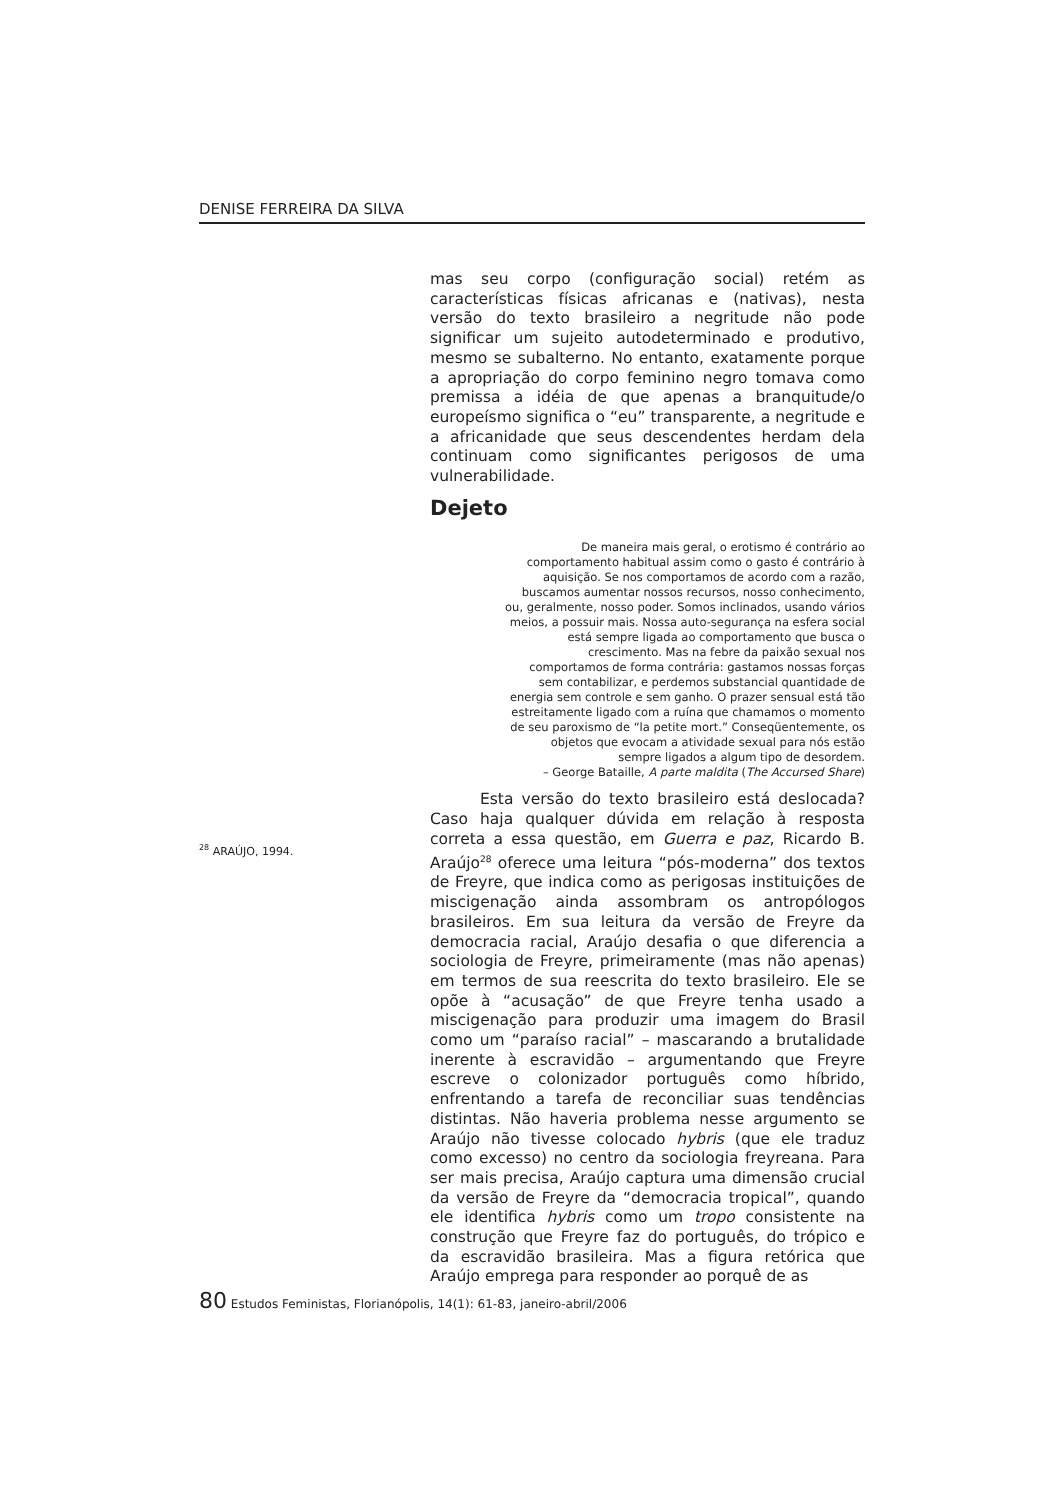DENISE FERREIRA DA SILVA
mas seu corpo (configuração social) retém as características físicas africanas e (nativas), nesta versão do texto brasileiro a negritude não pode significar um sujeito autodeterminado e produtivo, mesmo se subalterno. No entanto, exatamente porque a apropriação do corpo feminino negro tomava como premissa a idéia de que apenas a branquitude/o europeísmo significa o “eu” transparente, a negritude e a africanidade que seus descendentes herdam dela continuam como significantes perigosos de uma vulnerabilidade.
Dejeto
De maneira mais geral, o erotismo é contrário ao
comportamento habitual assim como o gasto é contrário à
aquisição. Se nos comportamos de acordo com a razão,
buscamos aumentar nossos recursos, nosso conhecimento,
ou, geralmente, nosso poder. Somos inclinados, usando vários
meios, a possuir mais. Nossa auto-segurança na esfera social
está sempre ligada ao comportamento que busca o
crescimento. Mas na febre da paixão sexual nos
comportamos de forma contrária: gastamos nossas forças
sem contabilizar, e perdemos substancial quantidade de
energia sem controle e sem ganho. O prazer sensual está tão
estreitamente ligado com a ruína que chamamos o momento
de seu paroxismo de “la petite mort.” Conseqüentemente, os
objetos que evocam a atividade sexual para nós estão
sempre ligados a algum tipo de desordem.
– George Bataille, A parte maldita (The Accursed Share)
Esta versão do texto brasileiro está deslocada? Caso haja qualquer dúvida em relação à resposta correta a essa questão, em Guerra e paz, Ricardo B. Araújo<sup>28</sup> oferece uma leitura “pós-moderna” dos textos de Freyre, que indica como as perigosas instituições de miscigenação ainda assombram os antropólogos brasileiros. Em sua leitura da versão de Freyre da democracia racial, Araújo desafia o que diferencia a sociologia de Freyre, primeiramente (mas não apenas) em termos de sua reescrita do texto brasileiro. Ele se opõe à “acusação” de que Freyre tenha usado a miscigenação para produzir uma imagem do Brasil como um “paraíso racial” – mascarando a brutalidade inerente à escravidão – argumentando que Freyre escreve o colonizador português como híbrido, enfrentando a tarefa de reconciliar suas tendências distintas. Não haveria problema nesse argumento se Araújo não tivesse colocado hybris (que ele traduz como excesso) no centro da sociologia freyreana. Para ser mais precisa, Araújo captura uma dimensão crucial da versão de Freyre da “democracia tropical”, quando ele identifica hybris como um tropo consistente na construção que Freyre faz do português, do trópico e da escravidão brasileira. Mas a figura retórica que Araújo emprega para responder ao porquê de as
<sup>28</sup> ARAÚJO, 1994.
80 Estudos Feministas, Florianópolis, 14(1): 61-83, janeiro-abril/2006